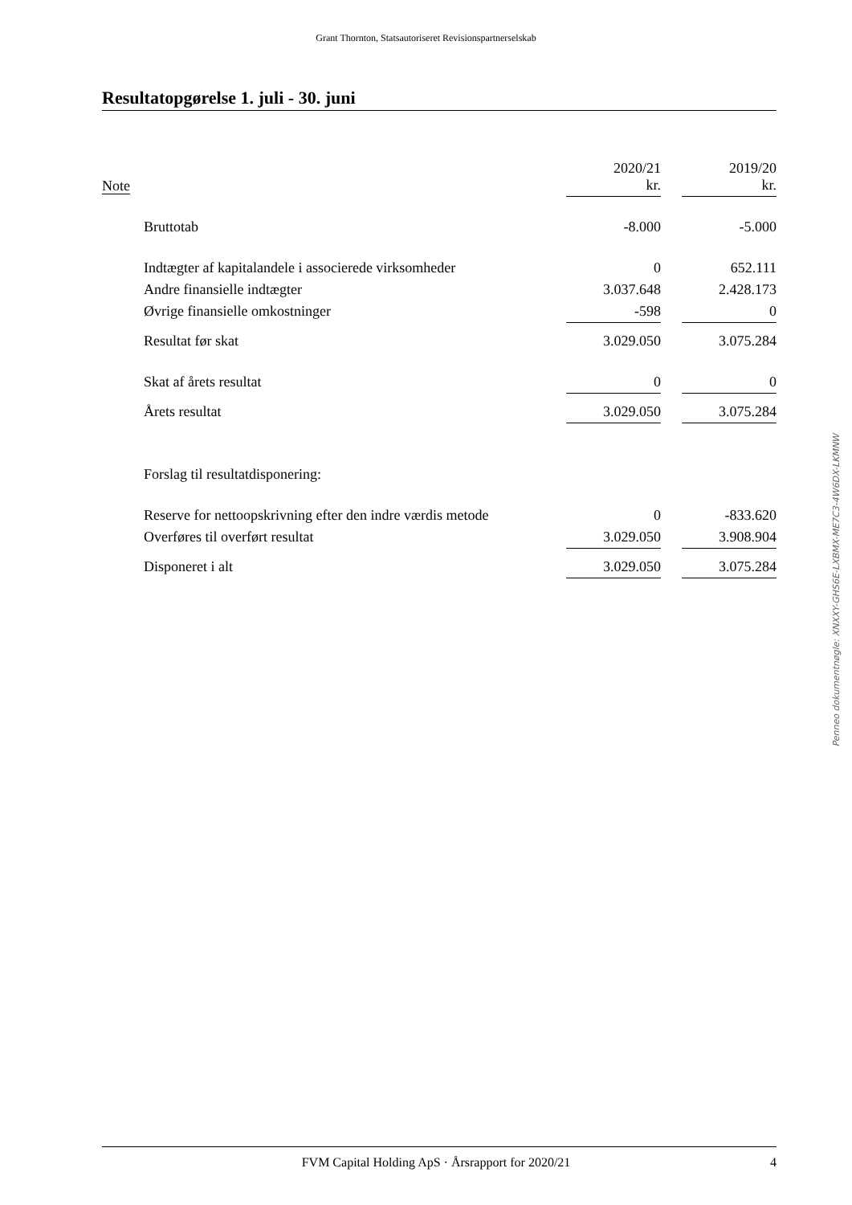Grant Thornton, Statsautoriseret Revisionspartnerselskab
Resultatopgørelse 1. juli - 30. juni
| Note | | 2020/21 kr. | | 2019/20 kr. |
| --- | --- | --- | --- | --- |
| | Bruttotab | -8.000 | | -5.000 |
| | Indtægter af kapitalandele i associerede virksomheder | 0 | | 652.111 |
| | Andre finansielle indtægter | 3.037.648 | | 2.428.173 |
| | Øvrige finansielle omkostninger | -598 | | 0 |
| | Resultat før skat | 3.029.050 | | 3.075.284 |
| | Skat af årets resultat | 0 | | 0 |
| | Årets resultat | 3.029.050 | | 3.075.284 |
| | Forslag til resultatdisponering: | | | |
| | Reserve for nettoopskrivning efter den indre værdis metode | 0 | | -833.620 |
| | Overføres til overført resultat | 3.029.050 | | 3.908.904 |
| | Disponeret i alt | 3.029.050 | | 3.075.284 |
Penneo dokumentnøgle: XNXXY-GHS6E-LXBMX-ME7C3-4W6DX-LKMNW
FVM Capital Holding ApS · Årsrapport for 2020/21 4